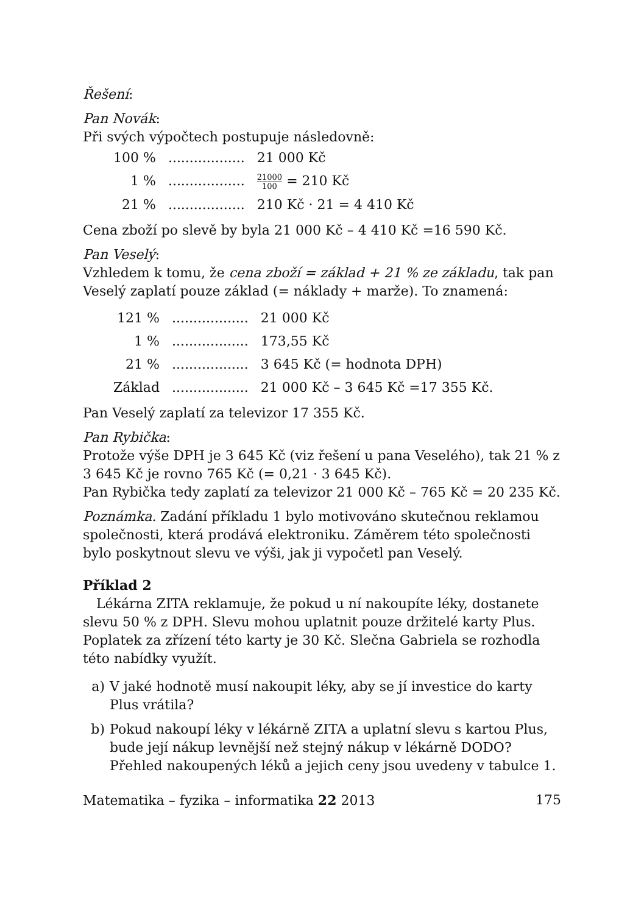Řešení:
Pan Novák:
Při svých výpočtech postupuje následovně:
| 100 % | .................. | 21 000 Kč |
| 1 % | .................. | 21000 100 = 210 Kč |
| 21 % | .................. | 210 Kč · 21 = 4 410 Kč |
Cena zboží po slevě by byla 21 000 Kč – 4 410 Kč =16 590 Kč.
Pan Veselý:
Vzhledem k tomu, že cena zboží = základ + 21 % ze základu, tak pan Veselý zaplatí pouze základ (= náklady + marže). To znamená:
| 121 % | .................. | 21 000 Kč |
| 1 % | .................. | 173,55 Kč |
| 21 % | .................. | 3 645 Kč (= hodnota DPH) |
| Základ | .................. | 21 000 Kč – 3 645 Kč =17 355 Kč. |
Pan Veselý zaplatí za televizor 17 355 Kč.
Pan Rybička:
Protože výše DPH je 3 645 Kč (viz řešení u pana Veselého), tak 21 % z 3 645 Kč je rovno 765 Kč (= 0,21 · 3 645 Kč).
Pan Rybička tedy zaplatí za televizor 21 000 Kč – 765 Kč = 20 235 Kč.
Poznámka. Zadání příkladu 1 bylo motivováno skutečnou reklamou společnosti, která prodává elektroniku. Záměrem této společnosti bylo poskytnout slevu ve výši, jak ji vypočetl pan Veselý.
Příklad 2
Lékárna ZITA reklamuje, že pokud u ní nakoupíte léky, dostanete slevu 50 % z DPH. Slevu mohou uplatnit pouze držitelé karty Plus. Poplatek za zřízení této karty je 30 Kč. Slečna Gabriela se rozhodla této nabídky využít.
a) V jaké hodnotě musí nakoupit léky, aby se jí investice do karty Plus vrátila?
b) Pokud nakoupí léky v lékárně ZITA a uplatní slevu s kartou Plus, bude její nákup levnější než stejný nákup v lékárně DODO? Přehled nakoupených léků a jejich ceny jsou uvedeny v tabulce 1.
Matematika – fyzika – informatika 22 2013 175